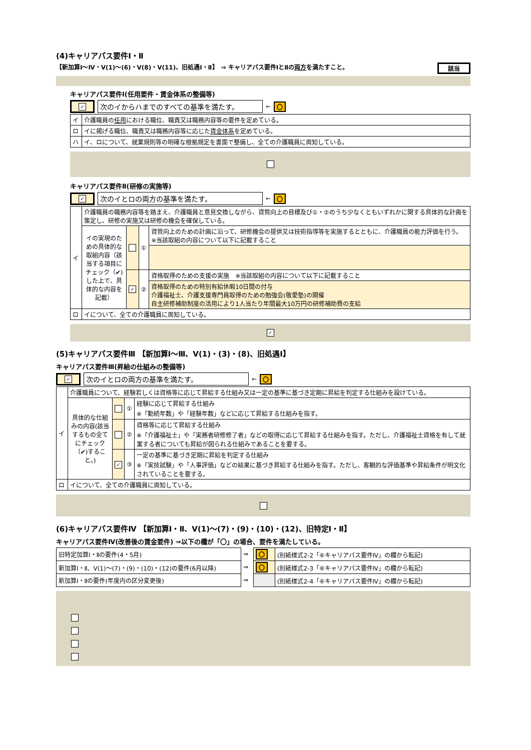(4)キャリアパス要件Ⅰ・Ⅱ
【新加算Ⅰ～Ⅳ・Ⅴ(1)～(6)・Ⅴ(8)・Ⅴ(11)、旧処遇Ⅰ・Ⅱ】　⇒ キャリアパス要件ⅠとⅡの両方を満たすこと。 該当
キャリアパス要件Ⅰ(任用要件・賃金体系の整備等)
✓ 次のイからハまでのすべての基準を満たす。 ← 〇
| イ | 介護職員の 任用 における職位、職責又は職務内容等の要件を定めている。 |
| ロ | イに掲げる職位、職責又は職務内容等に応じた 賃金体系 を定めている。 |
| ハ | イ、ロについて、就業規則等の明確な根拠規定を書面で整備し、全ての介護職員に周知している。 |
キャリアパス要件Ⅱ(研修の実施等)
✓ 次のイとロの両方の基準を満たす。 ← 〇
| イ | 介護職員の職務内容等を踏まえ、介護職員と意見交換しながら、資質向上の目標及び①・②のうち少なくともいずれかに関する具体的な計画を策定し、研修の実施又は研修の機会を確保している。 | | | |
| | イの実現のための具体的な取組内容（該当する項目にチェック（✔)した上で、具体的な内容を記載） | | ① | 資質向上のための計画に沿って、研修機会の提供又は技術指導等を実施するとともに、介護職員の能力評価を行う。 ※当該取組の内容について以下に記載すること |
| | | ✓ | ② | 資格取得のための支援の実施 ※当該取組の内容について以下に記載すること |
| | | | | 資格取得のための特別有給休暇10日間の付与 介護福祉士、介護支援専門員取得のための勉強会(敬愛塾)の開催 自主研修補助制度の活用により1人当たり年間最大10万円の研修補助費の支給 |
| ロ | イについて、全ての介護職員に周知している。 | | | |
✓
(5)キャリアパス要件Ⅲ 【新加算Ⅰ～Ⅲ、Ⅴ(1)・(3)・(8)、旧処遇Ⅰ】
キャリアパス要件Ⅲ(昇給の仕組みの整備等)
✓ 次のイとロの両方の基準を満たす。 ← 〇
| イ | 介護職員について、経験若しくは資格等に応じて昇給する仕組み又は一定の基準に基づき定期に昇給を判定する仕組みを設けている。 | | | |
| | 具体的な仕組みの内容(該当するもの全てにチェック（✔)すること。) | | ① | 経験に応じて昇給する仕組み ※「勤続年数」や「経験年数」などに応じて昇給する仕組みを指す。 |
| | | | ② | 資格等に応じて昇給する仕組み ※「介護福祉士」や「実務者研修修了者」などの取得に応じて昇給する仕組みを指す。ただし、介護福祉士資格を有して就業する者についても昇給が図られる仕組みであることを要する。 |
| | | ✓ | ③ | 一定の基準に基づき定期に昇給を判定する仕組み ※「実技試験」や「人事評価」などの結果に基づき昇給する仕組みを指す。ただし、客観的な評価基準や昇給条件が明文化されていることを要する。 |
| ロ | イについて、全ての介護職員に周知している。 | | | |
(6)キャリアパス要件Ⅳ 【新加算Ⅰ・Ⅱ、Ⅴ(1)～(7)・(9)・(10)・(12)、旧特定Ⅰ・Ⅱ】
キャリアパス要件Ⅳ(改善後の賃金要件) ⇒以下の欄が「〇」の場合、要件を満たしている。
| 旧特定加算Ⅰ・Ⅱの要件(4・5月) | ⇒ | 〇 | (別紙様式2-2「⑥キャリアパス要件Ⅳ」の欄から転記) |
| 新加算Ⅰ・Ⅱ、Ⅴ(1)～(7)・(9)・(10)・(12)の要件(6月以降) | ⇒ | 〇 | (別紙様式2-3「⑥キャリアパス要件Ⅳ」の欄から転記) |
| 新加算Ⅰ・Ⅱの要件(年度内の区分変更後) | ⇒ | | (別紙様式2-4「⑥キャリアパス要件Ⅳ」の欄から転記) |